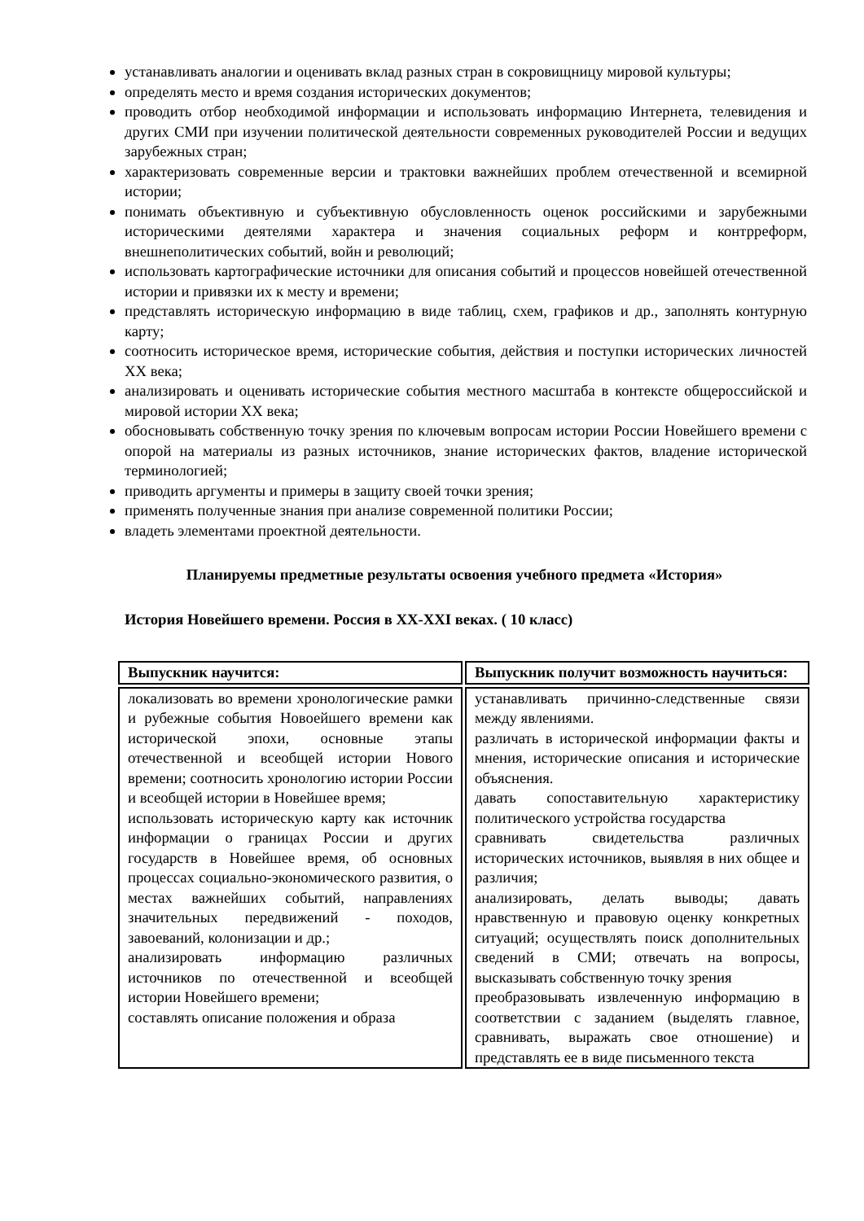устанавливать аналогии и оценивать вклад разных стран в сокровищницу мировой культуры;
определять место и время создания исторических документов;
проводить отбор необходимой информации и использовать информацию Интернета, телевидения и других СМИ при изучении политической деятельности современных руководителей России и ведущих зарубежных стран;
характеризовать современные версии и трактовки важнейших проблем отечественной и всемирной истории;
понимать объективную и субъективную обусловленность оценок российскими и зарубежными историческими деятелями характера и значения социальных реформ и контрреформ, внешнеполитических событий, войн и революций;
использовать картографические источники для описания событий и процессов новейшей отечественной истории и привязки их к месту и времени;
представлять историческую информацию в виде таблиц, схем, графиков и др., заполнять контурную карту;
соотносить историческое время, исторические события, действия и поступки исторических личностей XX века;
анализировать и оценивать исторические события местного масштаба в контексте общероссийской и мировой истории XX века;
обосновывать собственную точку зрения по ключевым вопросам истории России Новейшего времени с опорой на материалы из разных источников, знание исторических фактов, владение исторической терминологией;
приводить аргументы и примеры в защиту своей точки зрения;
применять полученные знания при анализе современной политики России;
владеть элементами проектной деятельности.
Планируемы предметные результаты освоения учебного предмета «История»
История Новейшего времени. Россия в XX-XXI веках. ( 10 класс)
| Выпускник научится: | Выпускник получит возможность научиться: |
| --- | --- |
| локализовать во времени хронологические рамки и рубежные события Новоейшего времени как исторической эпохи, основные этапы отечественной и всеобщей истории Нового времени; соотносить хронологию истории России и всеобщей истории в Новейшее время; использовать историческую карту как источник информации о границах России и других государств в Новейшее время, об основных процессах социально-экономического развития, о местах важнейших событий, направлениях значительных передвижений - походов, завоеваний, колонизации и др.; анализировать информацию различных источников по отечественной и всеобщей истории Новейшего времени; составлять описание положения и образа | устанавливать причинно-следственные связи между явлениями. различать в исторической информации факты и мнения, исторические описания и исторические объяснения. давать сопоставительную характеристику политического устройства государства сравнивать свидетельства различных исторических источников, выявляя в них общее и различия; анализировать, делать выводы; давать нравственную и правовую оценку конкретных ситуаций; осуществлять поиск дополнительных сведений в СМИ; отвечать на вопросы, высказывать собственную точку зрения преобразовывать извлеченную информацию в соответствии с заданием (выделять главное, сравнивать, выражать свое отношение) и представлять ее в виде письменного текста |